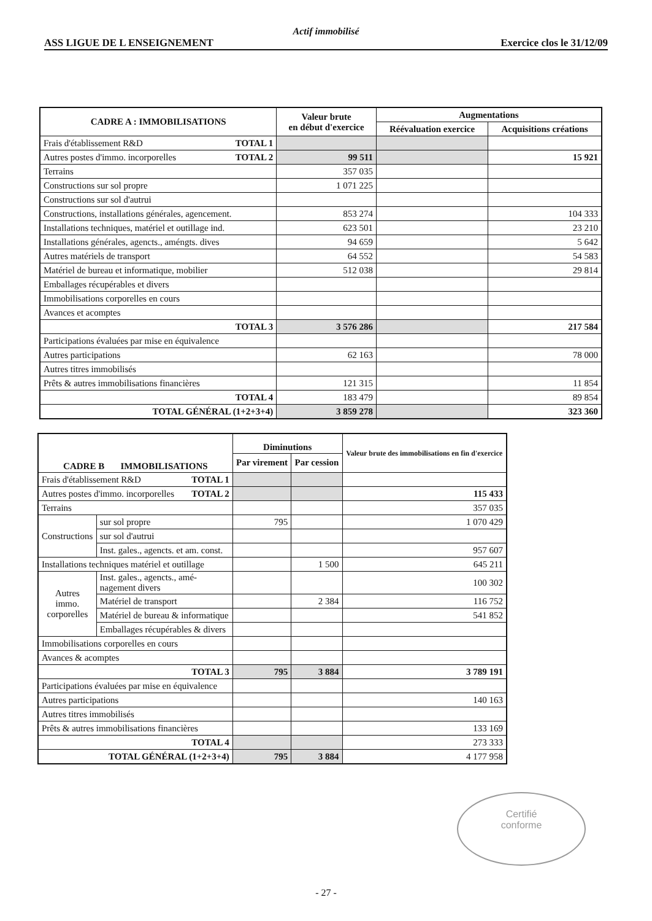Actif immobilisé
ASS LIGUE DE L ENSEIGNEMENT Exercice clos le 31/12/09
| CADRE A : IMMOBILISATIONS | Valeur brute en début d'exercice | Augmentations | |
| --- | --- | --- | --- |
| | | Réévaluation exercice | Acquisitions créations |
| Frais d'établissement R&D TOTAL 1 | | | |
| Autres postes d'immo. incorporelles TOTAL 2 | 99 511 | | 15 921 |
| Terrains | 357 035 | | |
| Constructions sur sol propre | 1 071 225 | | |
| Constructions sur sol d'autrui | | | |
| Constructions, installations générales, agencement. | 853 274 | | 104 333 |
| Installations techniques, matériel et outillage ind. | 623 501 | | 23 210 |
| Installations générales, agencts., améngts. dives | 94 659 | | 5 642 |
| Autres matériels de transport | 64 552 | | 54 583 |
| Matériel de bureau et informatique, mobilier | 512 038 | | 29 814 |
| Emballages récupérables et divers | | | |
| Immobilisations corporelles en cours | | | |
| Avances et acomptes | | | |
| TOTAL 3 | 3 576 286 | | 217 584 |
| Participations évaluées par mise en équivalence | | | |
| Autres participations | 62 163 | | 78 000 |
| Autres titres immobilisés | | | |
| Prêts & autres immobilisations financières | 121 315 | | 11 854 |
| TOTAL 4 | 183 479 | | 89 854 |
| TOTAL GÉNÉRAL (1+2+3+4) | 3 859 278 | | 323 360 |
| CADRE B IMMOBILISATIONS | | Diminutions | | Valeur brute des immobilisations en fin d'exercice |
| --- | --- | --- | --- | --- |
| | | Par virement | Par cession | |
| Frais d'établissement R&D TOTAL 1 | | | | |
| Autres postes d'immo. incorporelles TOTAL 2 | | | | 115 433 |
| Terrains | | | | 357 035 |
| Constructions | sur sol propre | 795 | | 1 070 429 |
| | sur sol d'autrui | | | |
| | Inst. gales., agencts. et am. const. | | | 957 607 |
| Installations techniques matériel et outillage | | | 1 500 | 645 211 |
| Autres immo. corporelles | Inst. gales., agencts., amé- nagement divers | | | 100 302 |
| | Matériel de transport | | 2 384 | 116 752 |
| | Matériel de bureau & informatique | | | 541 852 |
| | Emballages récupérables & divers | | | |
| Immobilisations corporelles en cours | | | | |
| Avances & acomptes | | | | |
| TOTAL 3 | | 795 | 3 884 | 3 789 191 |
| Participations évaluées par mise en équivalence | | | | |
| Autres participations | | | | 140 163 |
| Autres titres immobilisés | | | | |
| Prêts & autres immobilisations financières | | | | 133 169 |
| TOTAL 4 | | | | 273 333 |
| TOTAL GÉNÉRAL (1+2+3+4) | | 795 | 3 884 | 4 177 958 |
Certifié
conforme
- 27 -